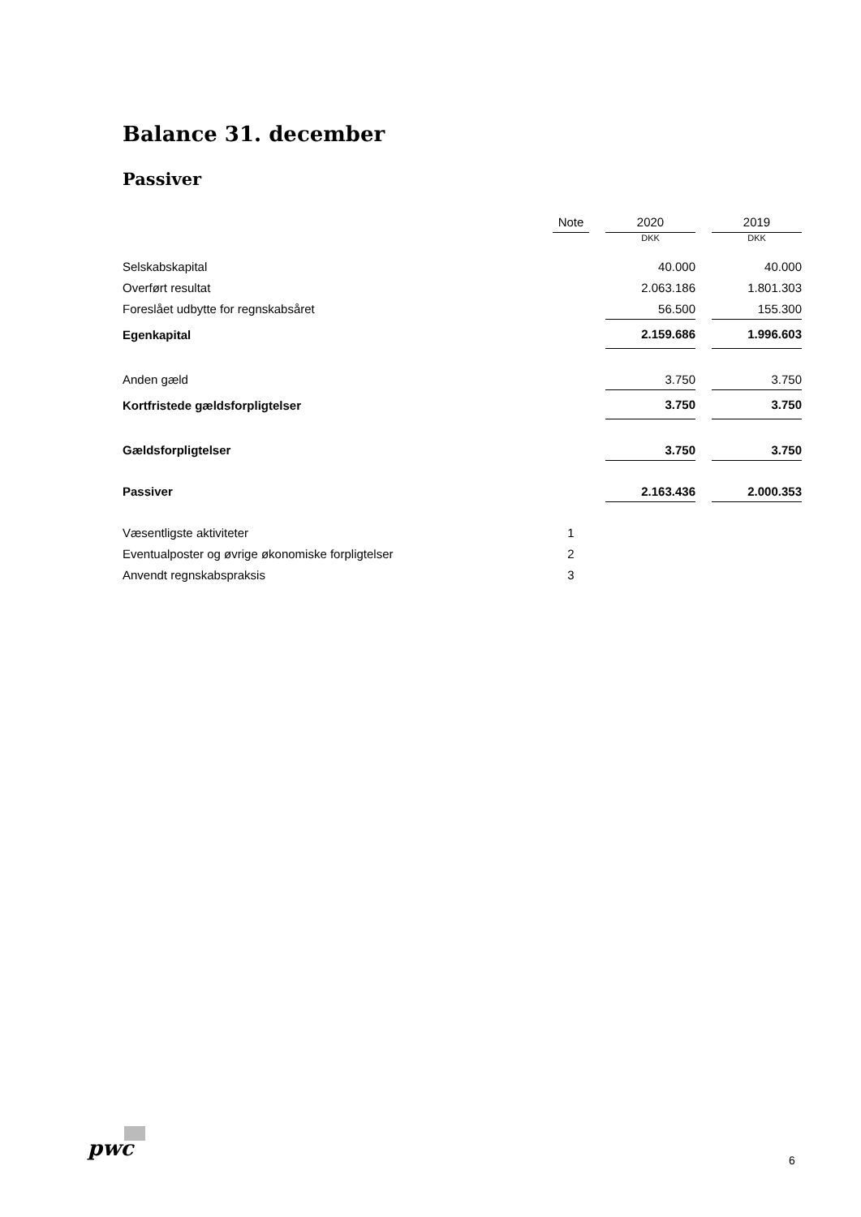Balance 31. december
Passiver
| | Note | | 2020 | | 2019 |
| --- | --- | --- | --- | --- | --- |
| | | | DKK | | DKK |
| Selskabskapital | | | 40.000 | | 40.000 |
| Overført resultat | | | 2.063.186 | | 1.801.303 |
| Foreslået udbytte for regnskabsåret | | | 56.500 | | 155.300 |
| Egenkapital | | | 2.159.686 | | 1.996.603 |
| Anden gæld | | | 3.750 | | 3.750 |
| Kortfristede gældsforpligtelser | | | 3.750 | | 3.750 |
| Gældsforpligtelser | | | 3.750 | | 3.750 |
| Passiver | | | 2.163.436 | | 2.000.353 |
| Væsentligste aktiviteter | 1 | | | | |
| Eventualposter og øvrige økonomiske forpligtelser | 2 | | | | |
| Anvendt regnskabspraksis | 3 | | | | |
pwc 6